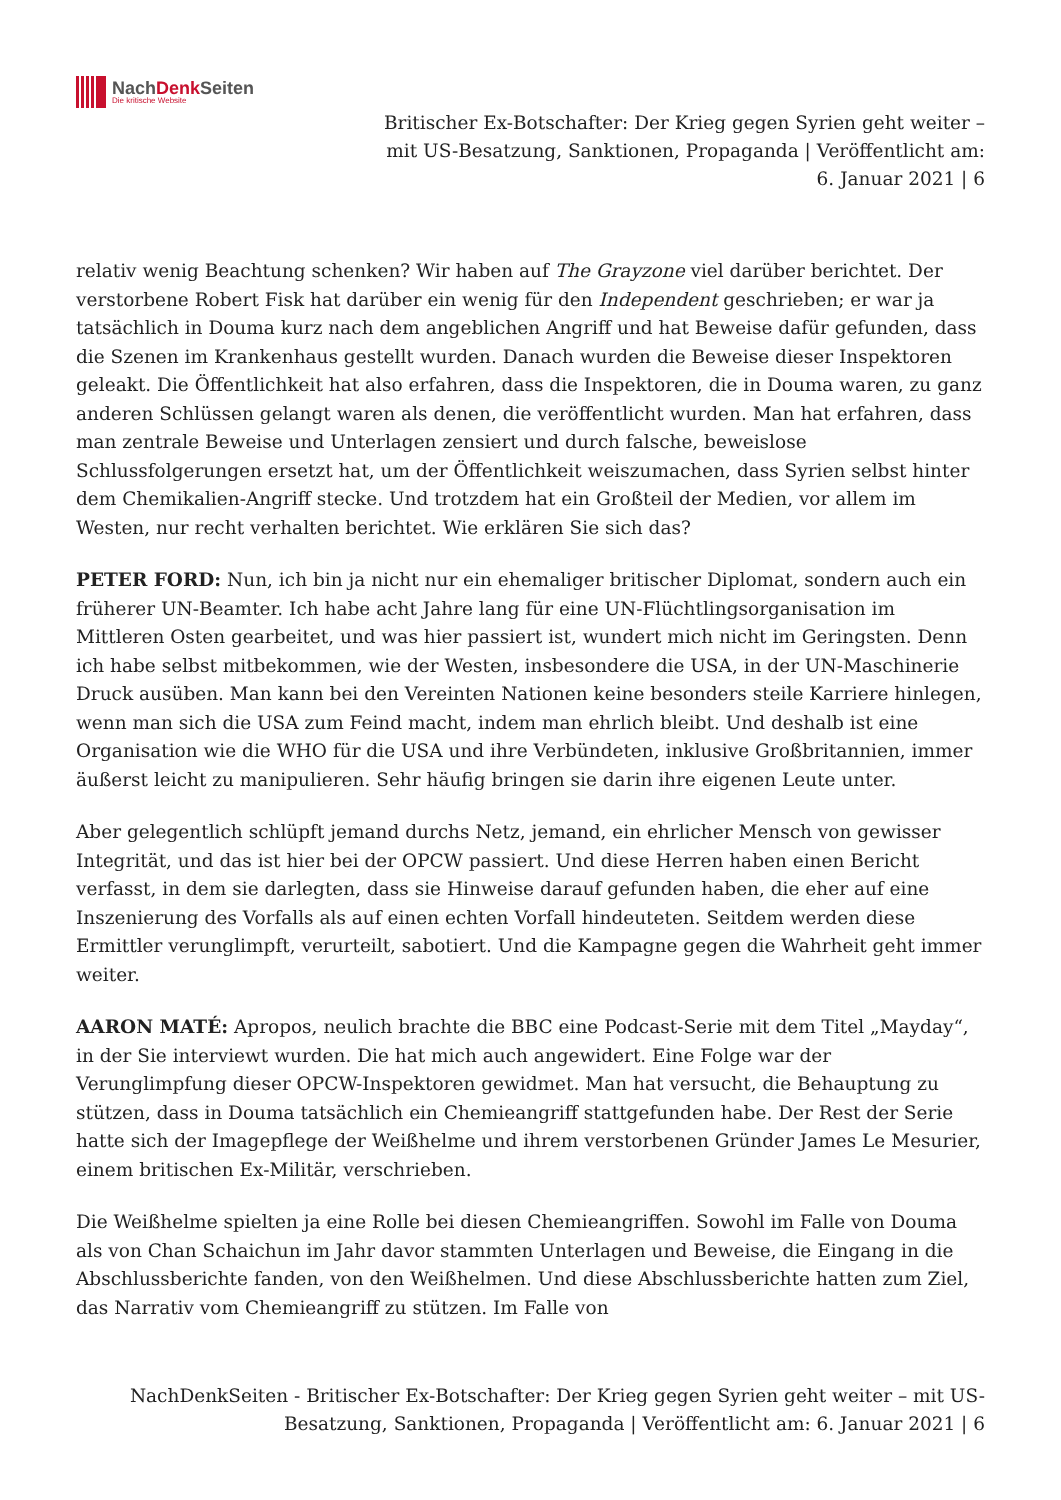NachDenk Seiten
Die kritische Website
Britischer Ex-Botschafter: Der Krieg gegen Syrien geht weiter – mit US-Besatzung, Sanktionen, Propaganda | Veröffentlicht am: 6. Januar 2021 | 6
relativ wenig Beachtung schenken? Wir haben auf The Grayzone viel darüber berichtet. Der verstorbene Robert Fisk hat darüber ein wenig für den Independent geschrieben; er war ja tatsächlich in Douma kurz nach dem angeblichen Angriff und hat Beweise dafür gefunden, dass die Szenen im Krankenhaus gestellt wurden. Danach wurden die Beweise dieser Inspektoren geleakt. Die Öffentlichkeit hat also erfahren, dass die Inspektoren, die in Douma waren, zu ganz anderen Schlüssen gelangt waren als denen, die veröffentlicht wurden. Man hat erfahren, dass man zentrale Beweise und Unterlagen zensiert und durch falsche, beweislose Schlussfolgerungen ersetzt hat, um der Öffentlichkeit weiszumachen, dass Syrien selbst hinter dem Chemikalien-Angriff stecke. Und trotzdem hat ein Großteil der Medien, vor allem im Westen, nur recht verhalten berichtet. Wie erklären Sie sich das?
PETER FORD: Nun, ich bin ja nicht nur ein ehemaliger britischer Diplomat, sondern auch ein früherer UN-Beamter. Ich habe acht Jahre lang für eine UN-Flüchtlingsorganisation im Mittleren Osten gearbeitet, und was hier passiert ist, wundert mich nicht im Geringsten. Denn ich habe selbst mitbekommen, wie der Westen, insbesondere die USA, in der UN-Maschinerie Druck ausüben. Man kann bei den Vereinten Nationen keine besonders steile Karriere hinlegen, wenn man sich die USA zum Feind macht, indem man ehrlich bleibt. Und deshalb ist eine Organisation wie die WHO für die USA und ihre Verbündeten, inklusive Großbritannien, immer äußerst leicht zu manipulieren. Sehr häufig bringen sie darin ihre eigenen Leute unter.
Aber gelegentlich schlüpft jemand durchs Netz, jemand, ein ehrlicher Mensch von gewisser Integrität, und das ist hier bei der OPCW passiert. Und diese Herren haben einen Bericht verfasst, in dem sie darlegten, dass sie Hinweise darauf gefunden haben, die eher auf eine Inszenierung des Vorfalls als auf einen echten Vorfall hindeuteten. Seitdem werden diese Ermittler verunglimpft, verurteilt, sabotiert. Und die Kampagne gegen die Wahrheit geht immer weiter.
AARON MATÉ: Apropos, neulich brachte die BBC eine Podcast-Serie mit dem Titel „Mayday“, in der Sie interviewt wurden. Die hat mich auch angewidert. Eine Folge war der Verunglimpfung dieser OPCW-Inspektoren gewidmet. Man hat versucht, die Behauptung zu stützen, dass in Douma tatsächlich ein Chemieangriff stattgefunden habe. Der Rest der Serie hatte sich der Imagepflege der Weißhelme und ihrem verstorbenen Gründer James Le Mesurier, einem britischen Ex-Militär, verschrieben.
Die Weißhelme spielten ja eine Rolle bei diesen Chemieangriffen. Sowohl im Falle von Douma als von Chan Schaichun im Jahr davor stammten Unterlagen und Beweise, die Eingang in die Abschlussberichte fanden, von den Weißhelmen. Und diese Abschlussberichte hatten zum Ziel, das Narrativ vom Chemieangriff zu stützen. Im Falle von
NachDenkSeiten - Britischer Ex-Botschafter: Der Krieg gegen Syrien geht weiter – mit US-Besatzung, Sanktionen, Propaganda | Veröffentlicht am: 6. Januar 2021 | 6